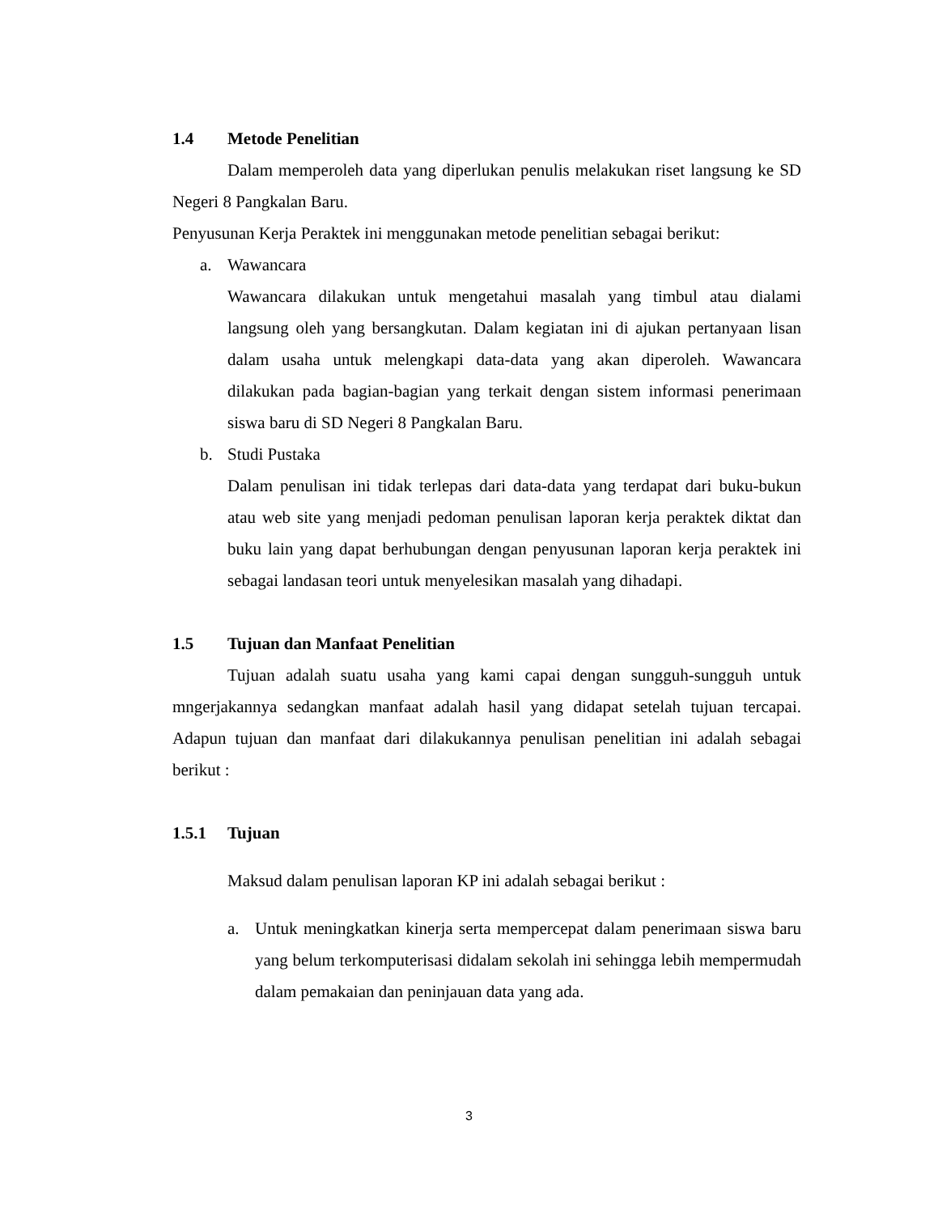1.4 Metode Penelitian
Dalam memperoleh data yang diperlukan penulis melakukan riset langsung ke SD Negeri 8 Pangkalan Baru.
Penyusunan Kerja Peraktek ini menggunakan metode penelitian sebagai berikut:
a. Wawancara
Wawancara dilakukan untuk mengetahui masalah yang timbul atau dialami langsung oleh yang bersangkutan. Dalam kegiatan ini di ajukan pertanyaan lisan dalam usaha untuk melengkapi data-data yang akan diperoleh. Wawancara dilakukan pada bagian-bagian yang terkait dengan sistem informasi penerimaan siswa baru di SD Negeri 8 Pangkalan Baru.
b. Studi Pustaka
Dalam penulisan ini tidak terlepas dari data-data yang terdapat dari buku-bukun atau web site yang menjadi pedoman penulisan laporan kerja peraktek diktat dan buku lain yang dapat berhubungan dengan penyusunan laporan kerja peraktek ini sebagai landasan teori untuk menyelesikan masalah yang dihadapi.
1.5 Tujuan dan Manfaat Penelitian
Tujuan adalah suatu usaha yang kami capai dengan sungguh-sungguh untuk mngerjakannya sedangkan manfaat adalah hasil yang didapat setelah tujuan tercapai. Adapun tujuan dan manfaat dari dilakukannya penulisan penelitian ini adalah sebagai berikut :
1.5.1 Tujuan
Maksud dalam penulisan laporan KP ini adalah sebagai berikut :
a. Untuk meningkatkan kinerja serta mempercepat dalam penerimaan siswa baru yang belum terkomputerisasi didalam sekolah ini sehingga lebih mempermudah dalam pemakaian dan peninjauan data yang ada.
3